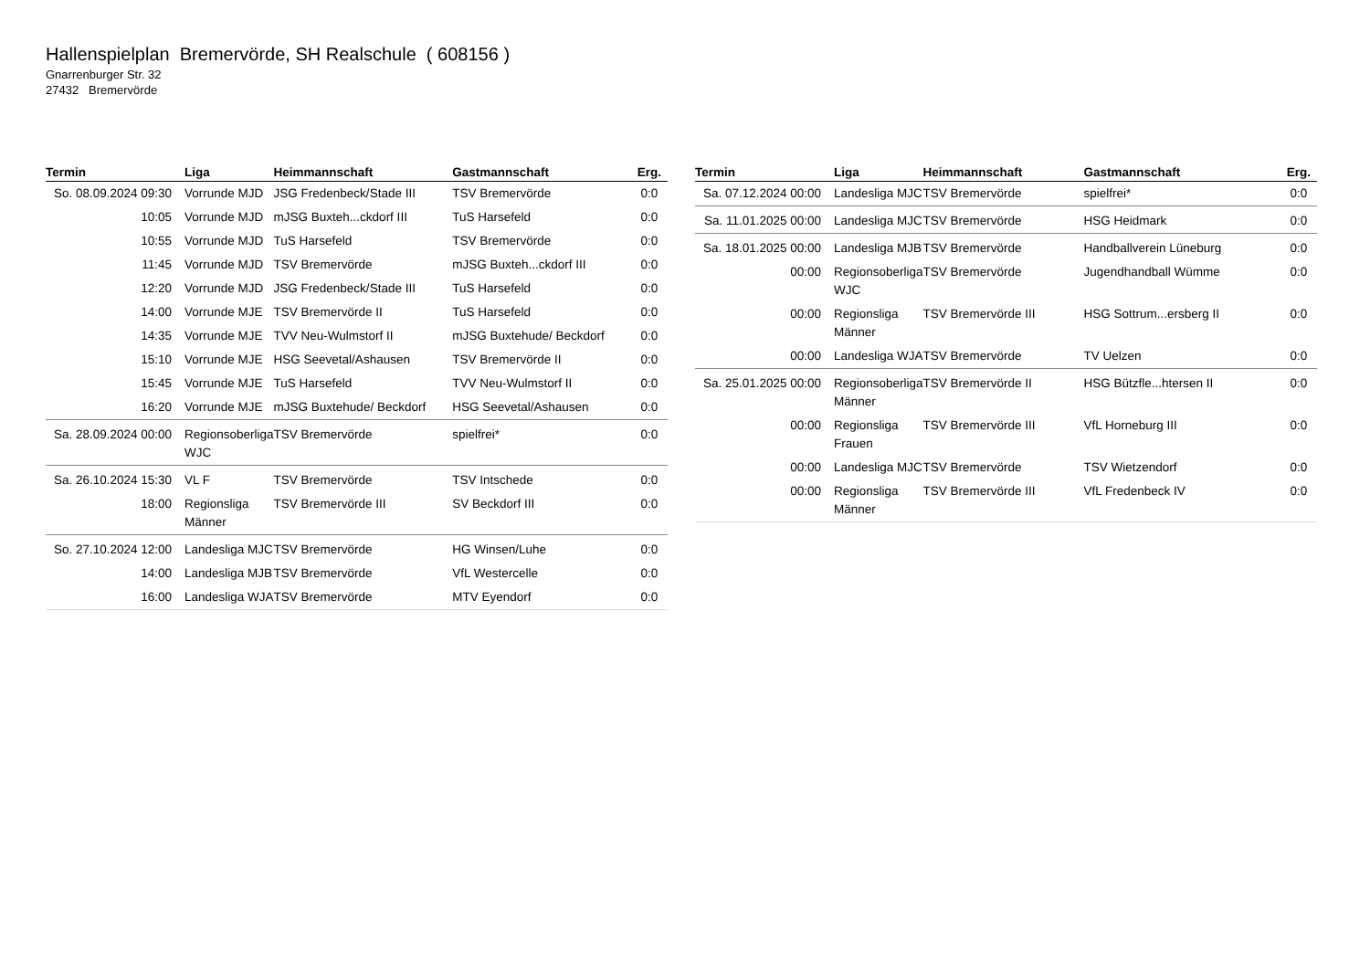Hallenspielplan Bremervörde, SH Realschule ( 608156 )
Gnarrenburger Str. 32
27432 Bremervörde
| Termin | Liga | Heimmannschaft | Gastmannschaft | Erg. |
| --- | --- | --- | --- | --- |
| So. 08.09.2024 09:30 | Vorrunde MJD | JSG Fredenbeck/Stade III | TSV Bremervörde | 0:0 |
| 10:05 | Vorrunde MJD | mJSG Buxteh...ckdorf III | TuS Harsefeld | 0:0 |
| 10:55 | Vorrunde MJD | TuS Harsefeld | TSV Bremervörde | 0:0 |
| 11:45 | Vorrunde MJD | TSV Bremervörde | mJSG Buxteh...ckdorf III | 0:0 |
| 12:20 | Vorrunde MJD | JSG Fredenbeck/Stade III | TuS Harsefeld | 0:0 |
| 14:00 | Vorrunde MJE | TSV Bremervörde II | TuS Harsefeld | 0:0 |
| 14:35 | Vorrunde MJE | TVV Neu-Wulmstorf II | mJSG Buxtehude/ Beckdorf | 0:0 |
| 15:10 | Vorrunde MJE | HSG Seevetal/Ashausen | TSV Bremervörde II | 0:0 |
| 15:45 | Vorrunde MJE | TuS Harsefeld | TVV Neu-Wulmstorf II | 0:0 |
| 16:20 | Vorrunde MJE | mJSG Buxtehude/ Beckdorf | HSG Seevetal/Ashausen | 0:0 |
| Sa. 28.09.2024 00:00 | Regionsoberliga WJC | TSV Bremervörde | spielfrei* | 0:0 |
| Sa. 26.10.2024 15:30 | VL F | TSV Bremervörde | TSV Intschede | 0:0 |
| 18:00 | Regionsliga Männer | TSV Bremervörde III | SV Beckdorf III | 0:0 |
| So. 27.10.2024 12:00 | Landesliga MJC | TSV Bremervörde | HG Winsen/Luhe | 0:0 |
| 14:00 | Landesliga MJB | TSV Bremervörde | VfL Westercelle | 0:0 |
| 16:00 | Landesliga WJA | TSV Bremervörde | MTV Eyendorf | 0:0 |
| Termin | Liga | Heimmannschaft | Gastmannschaft | Erg. |
| --- | --- | --- | --- | --- |
| Sa. 07.12.2024 00:00 | Landesliga MJC | TSV Bremervörde | spielfrei* | 0:0 |
| Sa. 11.01.2025 00:00 | Landesliga MJC | TSV Bremervörde | HSG Heidmark | 0:0 |
| Sa. 18.01.2025 00:00 | Landesliga MJB | TSV Bremervörde | Handballverein Lüneburg | 0:0 |
| 00:00 | Regionsoberliga WJC | TSV Bremervörde | Jugendhandball Wümme | 0:0 |
| 00:00 | Regionsliga Männer | TSV Bremervörde III | HSG Sottrum...ersberg II | 0:0 |
| 00:00 | Landesliga WJA | TSV Bremervörde | TV Uelzen | 0:0 |
| Sa. 25.01.2025 00:00 | Regionsoberliga Männer | TSV Bremervörde II | HSG Bützfle...htersen II | 0:0 |
| 00:00 | Regionsliga Frauen | TSV Bremervörde III | VfL Horneburg III | 0:0 |
| 00:00 | Landesliga MJC | TSV Bremervörde | TSV Wietzendorf | 0:0 |
| 00:00 | Regionsliga Männer | TSV Bremervörde III | VfL Fredenbeck IV | 0:0 |